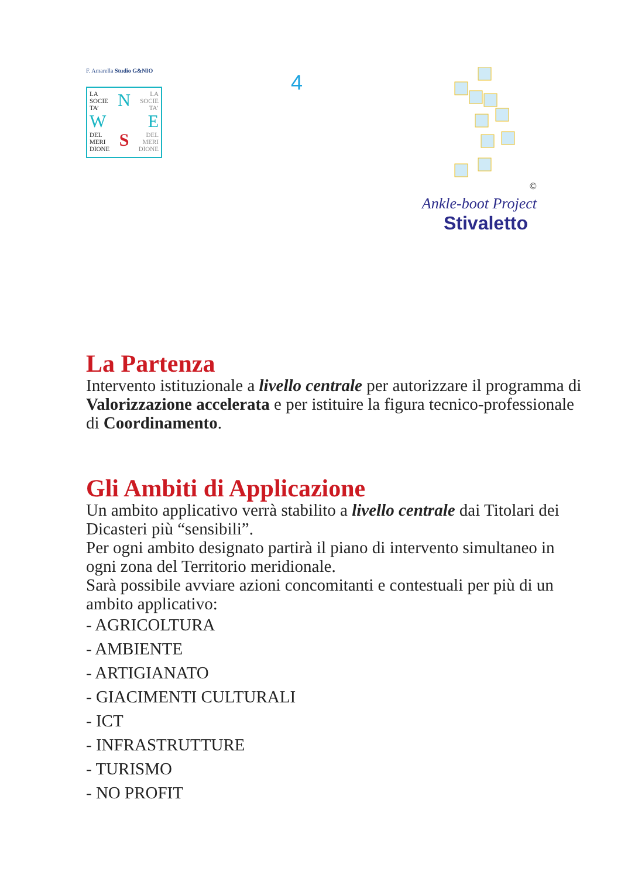F. Amarella Studio G&NIO
LA
SOCIE
TA’
W
DEL
MERI
DIONE
N
S
LA
SOCIE
TA’
E
DEL
MERI
DIONE
4
©
Ankle-boot Project
Stivaletto
La Partenza
Intervento istituzionale a livello centrale per autorizzare il programma di Valorizzazione accelerata e per istituire la figura tecnico-professionale di Coordinamento.
Gli Ambiti di Applicazione
Un ambito applicativo verrà stabilito a livello centrale dai Titolari dei Dicasteri più “sensibili”.
Per ogni ambito designato partirà il piano di intervento simultaneo in ogni zona del Territorio meridionale.
Sarà possibile avviare azioni concomitanti e contestuali per più di un ambito applicativo:
- AGRICOLTURA
- AMBIENTE
- ARTIGIANATO
- GIACIMENTI CULTURALI
- ICT
- INFRASTRUTTURE
- TURISMO
- NO PROFIT